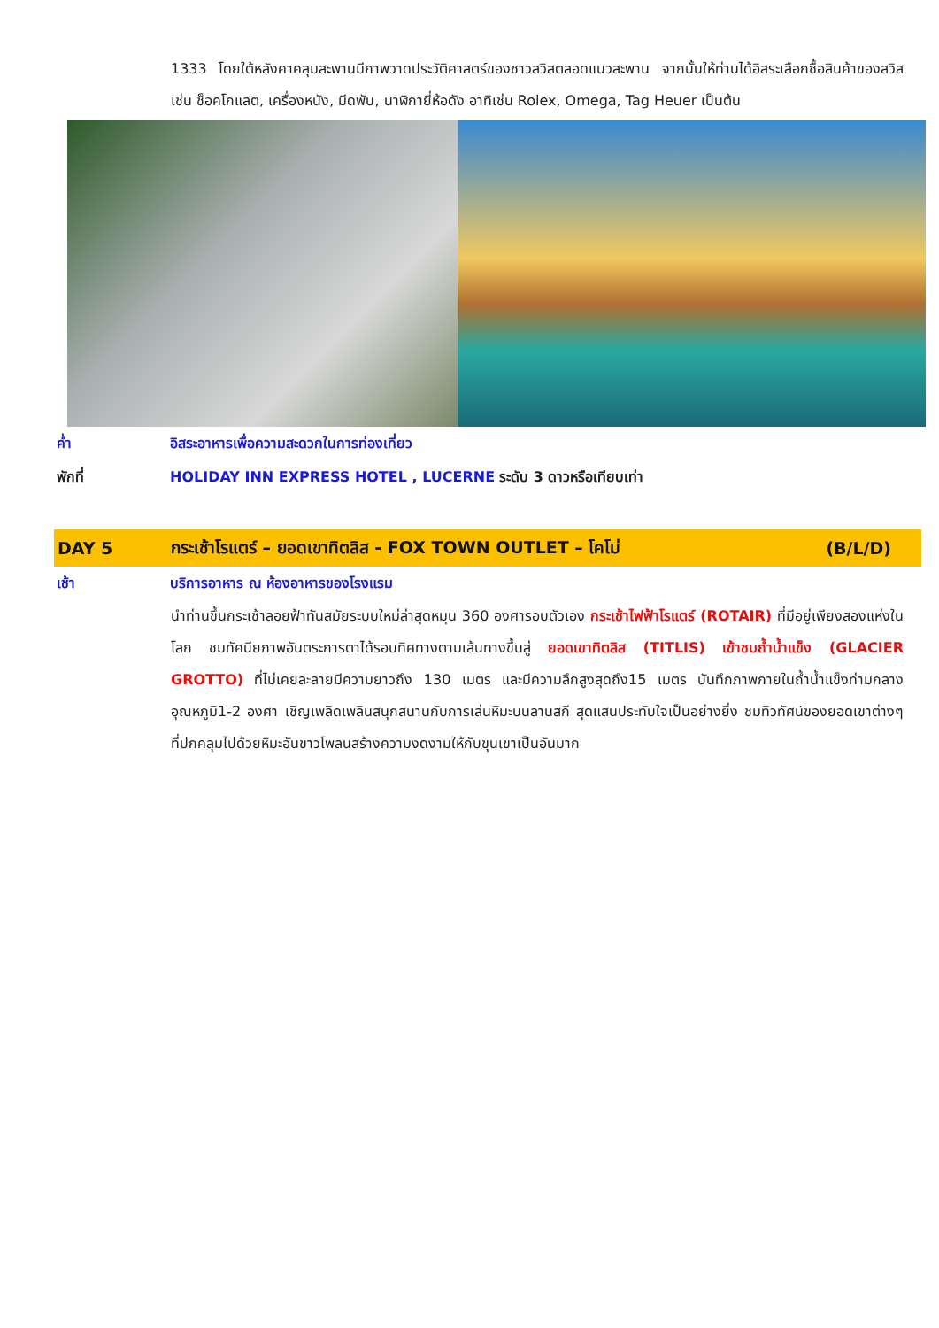1333 โดยใต้หลังคาคลุมสะพานมีภาพวาดประวัติศาสตร์ของชาวสวิสตลอดแนวสะพาน จากนั้นให้ท่านได้อิสระเลือกซื้อสินค้าของสวิส เช่น ช็อคโกแลต, เครื่องหนัง, มีดพับ, นาฬิกายี่ห้อดัง อาทิเช่น Rolex, Omega, Tag Heuer เป็นต้น
ค่ำ อิสระอาหารเพื่อความสะดวกในการท่องเที่ยว
พักที่ HOLIDAY INN EXPRESS HOTEL , LUCERNE ระดับ 3 ดาวหรือเทียบเท่า
DAY 5
กระเช้าโรแตร์ – ยอดเขาทิตลิส - FOX TOWN OUTLET – โคโม่
(B/L/D)
เช้า บริการอาหาร ณ ห้องอาหารของโรงแรม
นำท่านขึ้นกระเช้าลอยฟ้าทันสมัยระบบใหม่ล่าสุดหมุน 360 องศารอบตัวเอง กระเช้าไฟฟ้าโรแตร์ (ROTAIR) ที่มีอยู่เพียงสองแห่งในโลก ชมทัศนียภาพอันตระการตาได้รอบทิศทางตามเส้นทางขึ้นสู่ ยอดเขาทิตลิส (TITLIS) เข้าชมถ้ำน้ำแข็ง (GLACIER GROTTO) ที่ไม่เคยละลายมีความยาวถึง 130 เมตร และมีความลึกสูงสุดถึง15 เมตร บันทึกภาพภายในถ้ำน้ำแข็งท่ามกลางอุณหภูมิ1-2 องศา เชิญเพลิดเพลินสนุกสนานกับการเล่นหิมะบนลานสกี สุดแสนประทับใจเป็นอย่างยิ่ง ชมทิวทัศน์ของยอดเขาต่างๆ ที่ปกคลุมไปด้วยหิมะอันขาวโพลนสร้างความงดงามให้กับขุนเขาเป็นอันมาก